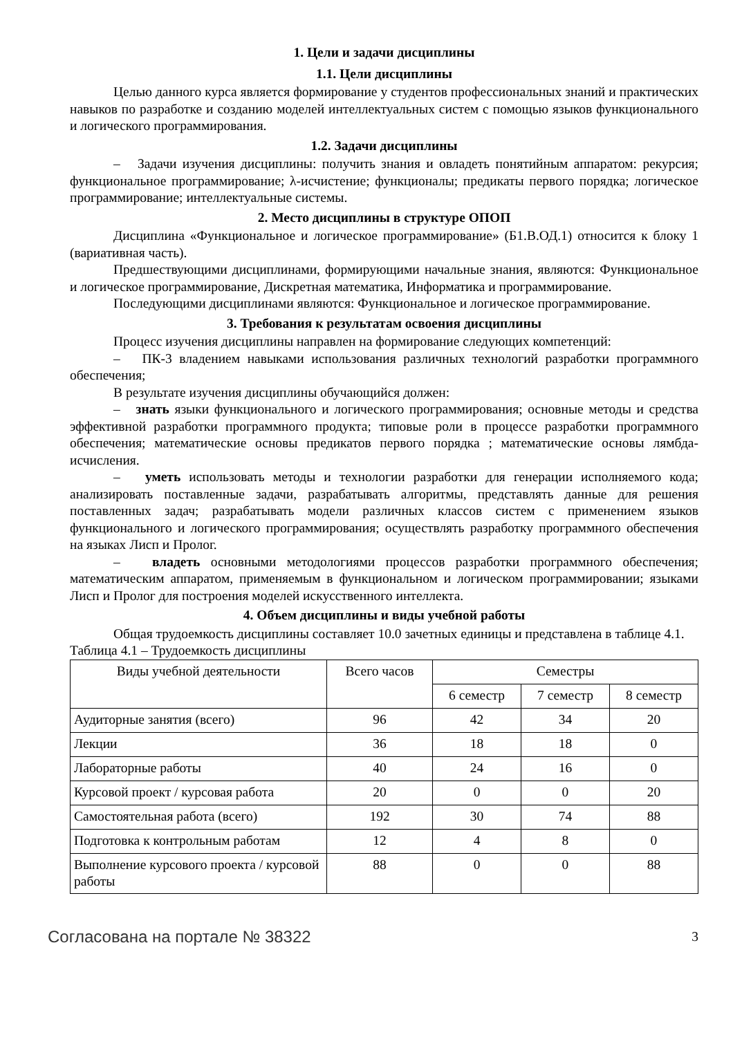1. Цели и задачи дисциплины
1.1. Цели дисциплины
Целью данного курса является формирование у студентов профессиональных знаний и практических навыков по разработке и созданию моделей интеллектуальных систем с помощью языков функционального и логического программирования.
1.2. Задачи дисциплины
– Задачи изучения дисциплины: получить знания и овладеть понятийным аппаратом: рекурсия; функциональное программирование; λ-исчистение; функционалы; предикаты первого порядка; логическое программирование; интеллектуальные системы.
2. Место дисциплины в структуре ОПОП
Дисциплина «Функциональное и логическое программирование» (Б1.В.ОД.1) относится к блоку 1 (вариативная часть).
Предшествующими дисциплинами, формирующими начальные знания, являются: Функциональное и логическое программирование, Дискретная математика, Информатика и программирование.
Последующими дисциплинами являются: Функциональное и логическое программирование.
3. Требования к результатам освоения дисциплины
Процесс изучения дисциплины направлен на формирование следующих компетенций:
– ПК-3 владением навыками использования различных технологий разработки программного обеспечения;
В результате изучения дисциплины обучающийся должен:
– знать языки функционального и логического программирования; основные методы и средства эффективной разработки программного продукта; типовые роли в процессе разработки программного обеспечения; математические основы предикатов первого порядка ; математические основы лямбда-исчисления.
– уметь использовать методы и технологии разработки для генерации исполняемого кода; анализировать поставленные задачи, разрабатывать алгоритмы, представлять данные для решения поставленных задач; разрабатывать модели различных классов систем с применением языков функционального и логического программирования; осуществлять разработку программного обеспечения на языках Лисп и Пролог.
– владеть основными методологиями процессов разработки программного обеспечения; математическим аппаратом, применяемым в функциональном и логическом программировании; языками Лисп и Пролог для построения моделей искусственного интеллекта.
4. Объем дисциплины и виды учебной работы
Общая трудоемкость дисциплины составляет 10.0 зачетных единицы и представлена в таблице 4.1.
Таблица 4.1 – Трудоемкость дисциплины
| Виды учебной деятельности | Всего часов | Семестры | | |
| --- | --- | --- | --- | --- |
| | | 6 семестр | 7 семестр | 8 семестр |
| Аудиторные занятия (всего) | 96 | 42 | 34 | 20 |
| Лекции | 36 | 18 | 18 | 0 |
| Лабораторные работы | 40 | 24 | 16 | 0 |
| Курсовой проект / курсовая работа | 20 | 0 | 0 | 20 |
| Самостоятельная работа (всего) | 192 | 30 | 74 | 88 |
| Подготовка к контрольным работам | 12 | 4 | 8 | 0 |
| Выполнение курсового проекта / курсовой работы | 88 | 0 | 0 | 88 |
Согласована на портале № 38322 3